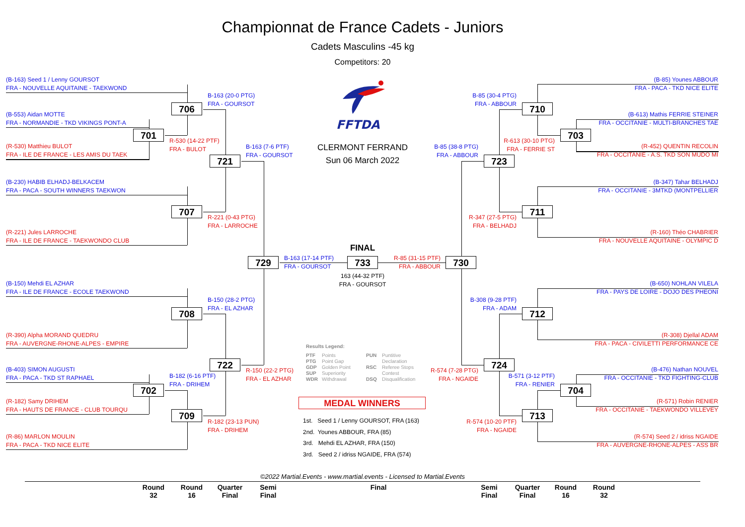Championnat de France Cadets - Juniors
Cadets Masculins -45 kg
Competitors: 20
(B-163) Seed 1 / Lenny GOURSOT
FRA - NOUVELLE AQUITAINE - TAEKWOND
(B-553) Aidan MOTTE
FRA - NORMANDIE - TKD VIKINGS PONT-A
(R-530) Matthieu BULOT
FRA - ILE DE FRANCE - LES AMIS DU TAEK
(B-230) HABIB ELHADJ-BELKACEM
FRA - PACA - SOUTH WINNERS TAEKWON
(R-221) Jules LARROCHE
FRA - ILE DE FRANCE - TAEKWONDO CLUB
(B-150) Mehdi EL AZHAR
FRA - ILE DE FRANCE - ECOLE TAEKWOND
(R-390) Alpha MORAND QUEDRU
FRA - AUVERGNE-RHONE-ALPES - EMPIRE
(B-403) SIMON AUGUSTI
FRA - PACA - TKD ST RAPHAEL
(R-182) Samy DRIHEM
FRA - HAUTS DE FRANCE - CLUB TOURQU
(R-86) MARLON MOULIN
FRA - PACA - TKD NICE ELITE
706
B-163 (20-0 PTG)
FRA - GOURSOT
701
R-530 (14-22 PTF)
FRA - BULOT
B-163 (7-6 PTF)
FRA - GOURSOT
721
707
R-221 (0-43 PTG)
FRA - LARROCHE
FFTDA
CLERMONT FERRAND
Sun 06 March 2022
FINAL
729
B-163 (17-14 PTF)
FRA - GOURSOT
733
R-85 (31-15 PTF)
FRA - ABBOUR
730
163 (44-32 PTF)
FRA - GOURSOT
708
B-150 (28-2 PTG)
FRA - EL AZHAR
722
R-150 (22-2 PTG)
FRA - EL AZHAR
B-182 (6-16 PTF)
FRA - DRIHEM
702
709
R-182 (23-13 PUN)
FRA - DRIHEM
Results Legend:
PTF Points
PTG Point Gap
GDP Golden Point
SUP Superiority
WDR Withdrawal
PUN Puntitive
Declaration
RSC Referee Stops
Contest
DSQ Disqualification
MEDAL WINNERS
1st. Seed 1 / Lenny GOURSOT, FRA (163)
2nd. Younes ABBOUR, FRA (85)
3rd. Mehdi EL AZHAR, FRA (150)
3rd. Seed 2 / idriss NGAIDE, FRA (574)
(B-85) Younes ABBOUR
FRA - PACA - TKD NICE ELITE
B-85 (30-4 PTG)
FRA - ABBOUR
710
(B-613) Mathis FERRIE STEINER
FRA - OCCITANIE - MULTI-BRANCHES TAE
703
R-613 (30-10 PTG)
FRA - FERRIE ST
B-85 (38-8 PTG)
FRA - ABBOUR
(R-452) QUENTIN RECOLIN
FRA - OCCITANIE - A.S. TKD SON MUDO MI
723
(B-347) Tahar BELHADJ
FRA - OCCITANIE - 3MTKD (MONTPELLIER
711
R-347 (27-5 PTG)
FRA - BELHADJ
(R-160) Théo CHABRIER
FRA - NOUVELLE AQUITAINE - OLYMPIC D
(B-650) NOHLAN VILELA
FRA - PAYS DE LOIRE - DOJO DES PHEONI
B-308 (9-28 PTF)
FRA - ADAM
712
(R-308) Djellal ADAM
FRA - PACA - CIVILETTI PERFORMANCE CE
724
R-574 (7-28 PTG)
FRA - NGAIDE
(B-476) Nathan NOUVEL
FRA - OCCITANIE - TKD FIGHTING-CLUB
B-571 (3-12 PTF)
FRA - RENIER
704
(R-571) Robin RENIER
FRA - OCCITANIE - TAEKWONDO VILLEVEY
713
R-574 (10-20 PTF)
FRA - NGAIDE
(R-574) Seed 2 / idriss NGAIDE
FRA - AUVERGNE-RHONE-ALPES - ASS BR
©2022 Martial.Events - www.martial.events - Licensed to Martial.Events
Round
32
Round
16
Quarter
Final
Semi
Final
Final Semi
Final
Quarter
Final
Round
16
Round
32